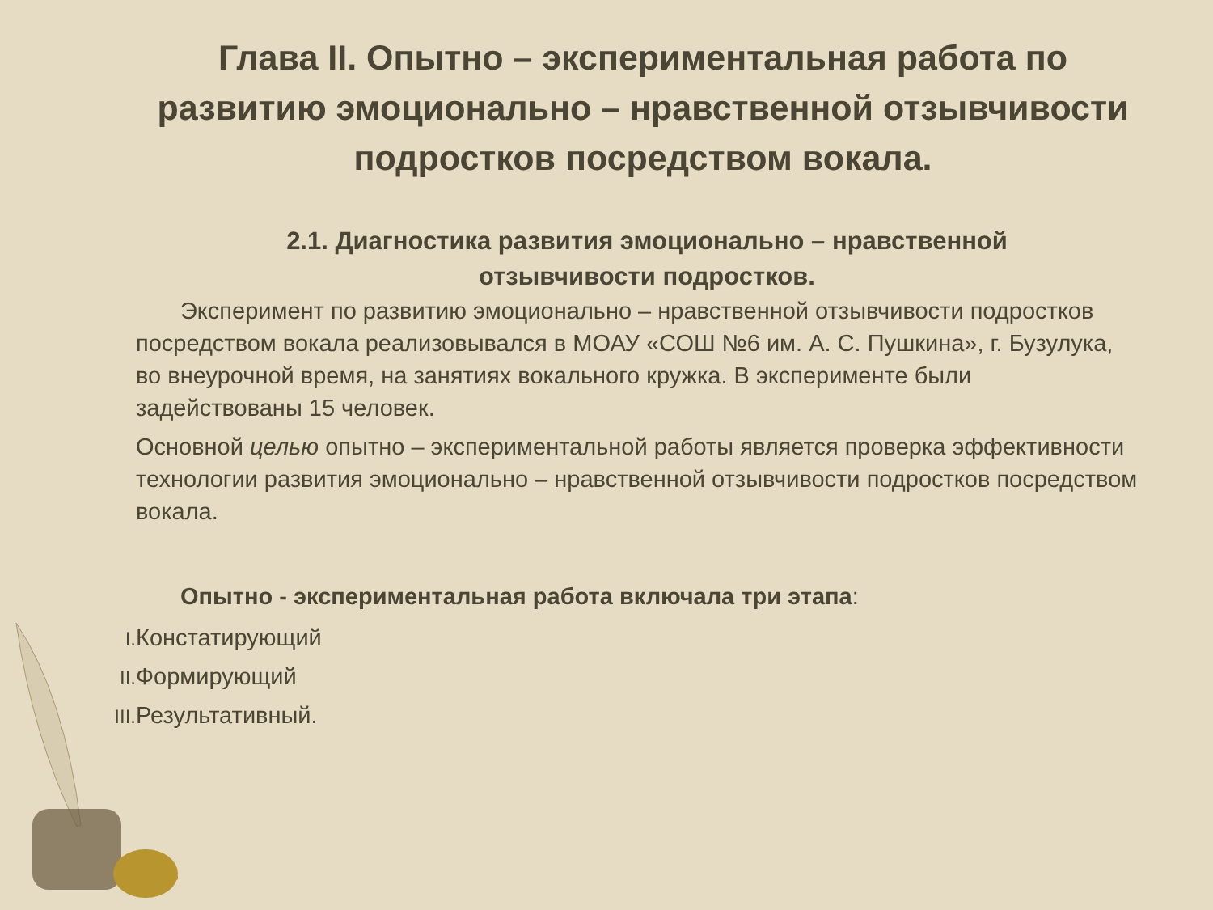Глава II. Опытно – экспериментальная работа по развитию эмоционально – нравственной отзывчивости подростков посредством вокала.
2.1. Диагностика развития эмоционально – нравственной отзывчивости подростков.
Эксперимент по развитию эмоционально – нравственной отзывчивости подростков посредством вокала реализовывался в МОАУ «СОШ №6 им. А. С. Пушкина», г. Бузулука, во внеурочной время, на занятиях вокального кружка. В эксперименте были задействованы 15 человек.
Основной целью опытно – экспериментальной работы является проверка эффективности технологии развития эмоционально – нравственной отзывчивости подростков посредством вокала.
Опытно - экспериментальная работа включала три этапа:
I. Констатирующий
II. Формирующий
III. Результативный.